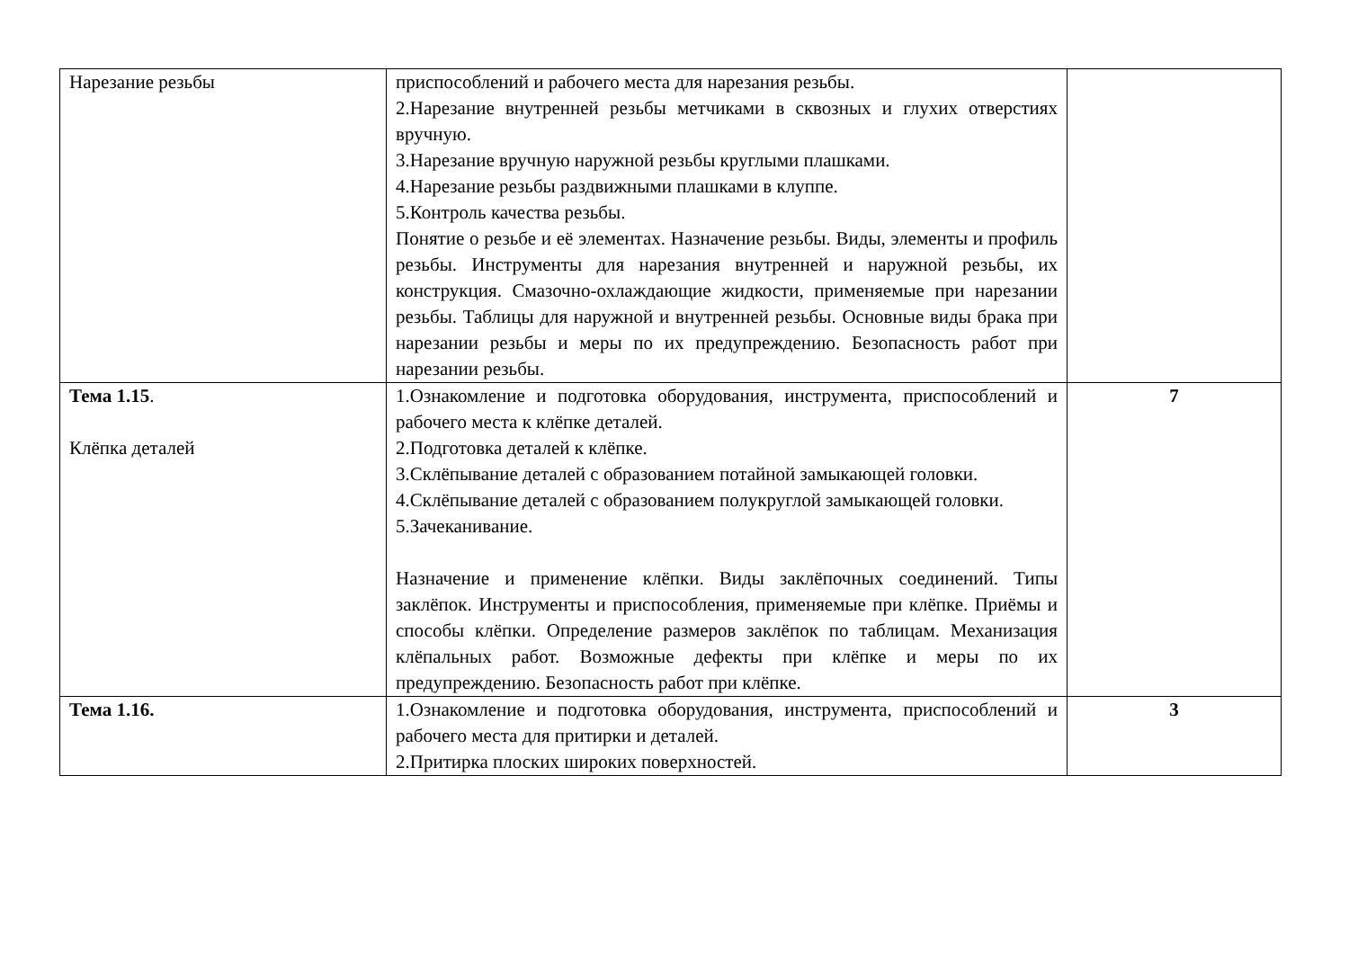| Нарезание резьбы | приспособлений и рабочего места для нарезания резьбы. 2.Нарезание внутренней резьбы метчиками в сквозных и глухих отверстиях вручную. 3.Нарезание вручную наружной резьбы круглыми плашками. 4.Нарезание резьбы раздвижными плашками в клуппе. 5.Контроль качества резьбы. Понятие о резьбе и её элементах. Назначение резьбы. Виды, элементы и профиль резьбы. Инструменты для нарезания внутренней и наружной резьбы, их конструкция. Смазочно-охлаждающие жидкости, применяемые при нарезании резьбы. Таблицы для наружной и внутренней резьбы. Основные виды брака при нарезании резьбы и меры по их предупреждению. Безопасность работ при нарезании резьбы. | |
| Тема 1.15 . Клёпка деталей | 1.Ознакомление и подготовка оборудования, инструмента, приспособлений и рабочего места к клёпке деталей. 2.Подготовка деталей к клёпке. 3.Склёпывание деталей с образованием потайной замыкающей головки. 4.Склёпывание деталей с образованием полукруглой замыкающей головки. 5.Зачеканивание. Назначение и применение клёпки. Виды заклёпочных соединений. Типы заклёпок. Инструменты и приспособления, применяемые при клёпке. Приёмы и способы клёпки. Определение размеров заклёпок по таблицам. Механизация клёпальных работ. Возможные дефекты при клёпке и меры по их предупреждению. Безопасность работ при клёпке. | 7 |
| Тема 1.16. | 1.Ознакомление и подготовка оборудования, инструмента, приспособлений и рабочего места для притирки и деталей. 2.Притирка плоских широких поверхностей. | 3 |